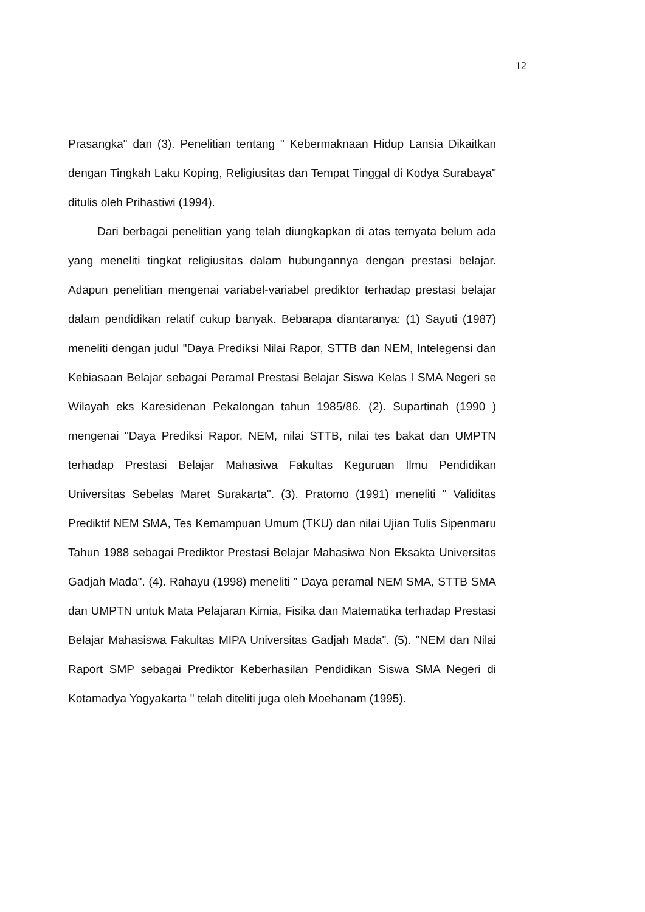12
Prasangka" dan (3). Penelitian tentang " Kebermaknaan Hidup Lansia Dikaitkan dengan Tingkah Laku Koping, Religiusitas dan Tempat Tinggal di Kodya Surabaya" ditulis oleh Prihastiwi (1994).
Dari berbagai penelitian yang telah diungkapkan di atas ternyata belum ada yang meneliti tingkat religiusitas dalam hubungannya dengan prestasi belajar. Adapun penelitian mengenai variabel-variabel prediktor terhadap prestasi belajar dalam pendidikan relatif cukup banyak. Bebarapa diantaranya: (1) Sayuti (1987) meneliti dengan judul "Daya Prediksi Nilai Rapor, STTB dan NEM, Intelegensi dan Kebiasaan Belajar sebagai Peramal Prestasi Belajar Siswa Kelas I SMA Negeri se Wilayah eks Karesidenan Pekalongan tahun 1985/86. (2). Supartinah (1990 ) mengenai "Daya Prediksi Rapor, NEM, nilai STTB, nilai tes bakat dan UMPTN terhadap Prestasi Belajar Mahasiwa Fakultas Keguruan Ilmu Pendidikan Universitas Sebelas Maret Surakarta". (3). Pratomo (1991) meneliti " Validitas Prediktif NEM SMA, Tes Kemampuan Umum (TKU) dan nilai Ujian Tulis Sipenmaru Tahun 1988 sebagai Prediktor Prestasi Belajar Mahasiwa Non Eksakta Universitas Gadjah Mada". (4). Rahayu (1998) meneliti " Daya peramal NEM SMA, STTB SMA dan UMPTN untuk Mata Pelajaran Kimia, Fisika dan Matematika terhadap Prestasi Belajar Mahasiswa Fakultas MIPA Universitas Gadjah Mada". (5). "NEM dan Nilai Raport SMP sebagai Prediktor Keberhasilan Pendidikan Siswa SMA Negeri di Kotamadya Yogyakarta " telah diteliti juga oleh Moehanam (1995).